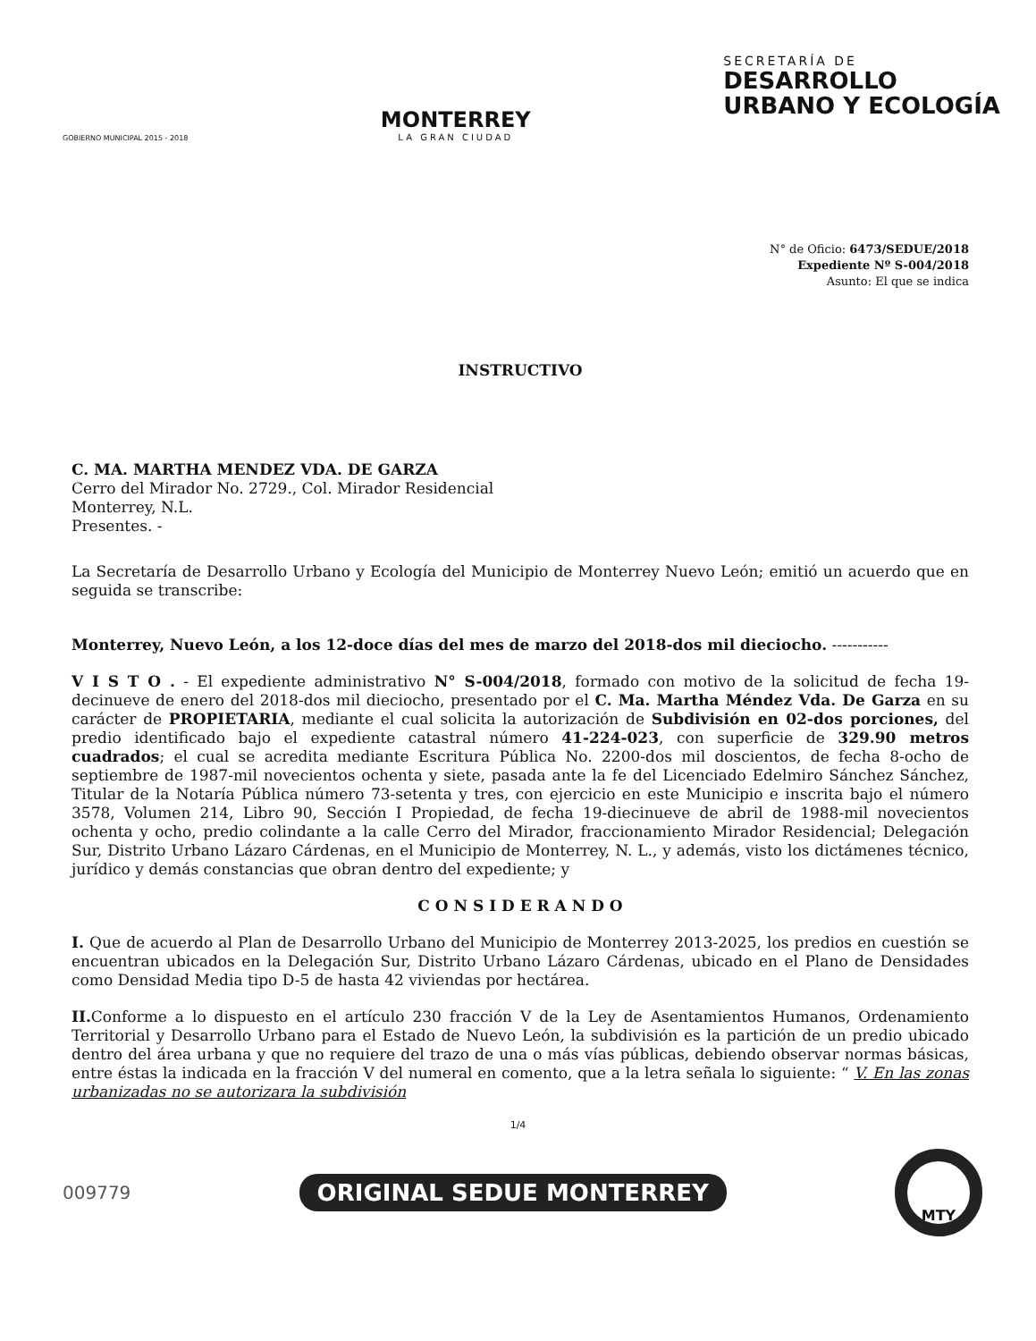GOBIERNO MUNICIPAL 2015 - 2018
MONTERREY
LA GRAN CIUDAD
SECRETARÍA DE
DESARROLLO
URBANO Y ECOLOGÍA
N° de Oficio: 6473/SEDUE/2018
Expediente Nº S-004/2018
Asunto: El que se indica
INSTRUCTIVO
C. MA. MARTHA MENDEZ VDA. DE GARZA
Cerro del Mirador No. 2729., Col. Mirador Residencial
Monterrey, N.L.
Presentes. -
La Secretaría de Desarrollo Urbano y Ecología del Municipio de Monterrey Nuevo León; emitió un acuerdo que en seguida se transcribe:
Monterrey, Nuevo León, a los 12-doce días del mes de marzo del 2018-dos mil dieciocho. -----------
V I S T O . - El expediente administrativo N° S-004/2018, formado con motivo de la solicitud de fecha 19-decinueve de enero del 2018-dos mil dieciocho, presentado por el C. Ma. Martha Méndez Vda. De Garza en su carácter de PROPIETARIA, mediante el cual solicita la autorización de Subdivisión en 02-dos porciones, del predio identificado bajo el expediente catastral número 41-224-023, con superficie de 329.90 metros cuadrados; el cual se acredita mediante Escritura Pública No. 2200-dos mil doscientos, de fecha 8-ocho de septiembre de 1987-mil novecientos ochenta y siete, pasada ante la fe del Licenciado Edelmiro Sánchez Sánchez, Titular de la Notaría Pública número 73-setenta y tres, con ejercicio en este Municipio e inscrita bajo el número 3578, Volumen 214, Libro 90, Sección I Propiedad, de fecha 19-diecinueve de abril de 1988-mil novecientos ochenta y ocho, predio colindante a la calle Cerro del Mirador, fraccionamiento Mirador Residencial; Delegación Sur, Distrito Urbano Lázaro Cárdenas, en el Municipio de Monterrey, N. L., y además, visto los dictámenes técnico, jurídico y demás constancias que obran dentro del expediente; y
C O N S I D E R A N D O
I. Que de acuerdo al Plan de Desarrollo Urbano del Municipio de Monterrey 2013-2025, los predios en cuestión se encuentran ubicados en la Delegación Sur, Distrito Urbano Lázaro Cárdenas, ubicado en el Plano de Densidades como Densidad Media tipo D-5 de hasta 42 viviendas por hectárea.
II. Conforme a lo dispuesto en el artículo 230 fracción V de la Ley de Asentamientos Humanos, Ordenamiento Territorial y Desarrollo Urbano para el Estado de Nuevo León, la subdivisión es la partición de un predio ubicado dentro del área urbana y que no requiere del trazo de una o más vías públicas, debiendo observar normas básicas, entre éstas la indicada en la fracción V del numeral en comento, que a la letra señala lo siguiente: “ V. En las zonas urbanizadas no se autorizara la subdivisión
1/4
009779 ORIGINAL SEDUE MONTERREY MTY